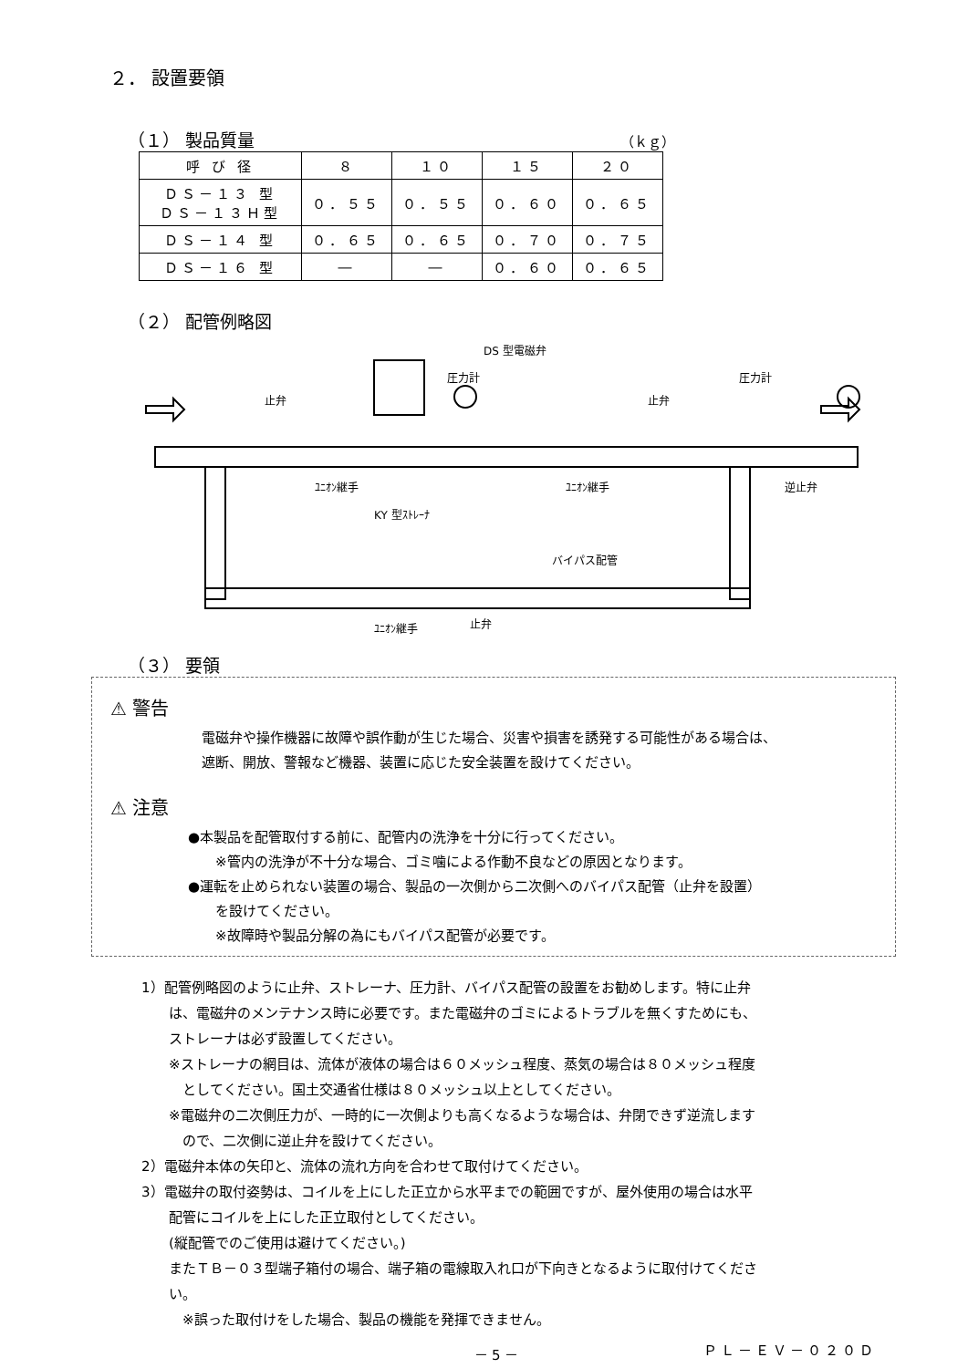２． 設置要領
（１） 製品質量
（ｋｇ）
| 呼 び 径 | ８ | １０ | １５ | ２０ |
| ＤＳ－１３ 型 ＤＳ－１３Ｈ型 | ０．５５ | ０．５５ | ０．６０ | ０．６５ |
| ＤＳ－１４ 型 | ０．６５ | ０．６５ | ０．７０ | ０．７５ |
| ＤＳ－１６ 型 | ― | ― | ０．６０ | ０．６５ |
（２） 配管例略図
DS 型電磁弁
圧力計 圧力計
止弁 止弁
ﾕﾆｵﾝ継手 ﾕﾆｵﾝ継手 逆止弁
KY 型ｽﾄﾚｰﾅ
バイパス配管
ﾕﾆｵﾝ継手 止弁
（３） 要領
⚠ 警告
電磁弁や操作機器に故障や誤作動が生じた場合、災害や損害を誘発する可能性がある場合は、
遮断、開放、警報など機器、装置に応じた安全装置を設けてください。
⚠ 注意
●本製品を配管取付する前に、配管内の洗浄を十分に行ってください。
　　※管内の洗浄が不十分な場合、ゴミ噛による作動不良などの原因となります。
●運転を止められない装置の場合、製品の一次側から二次側へのバイパス配管（止弁を設置）
　　を設けてください。
　　※故障時や製品分解の為にもバイパス配管が必要です。
1）配管例略図のように止弁、ストレーナ、圧力計、バイパス配管の設置をお勧めします。特に止弁
　　は、電磁弁のメンテナンス時に必要です。また電磁弁のゴミによるトラブルを無くすためにも、
　　ストレーナは必ず設置してください。
　　※ストレーナの網目は、流体が液体の場合は６０メッシュ程度、蒸気の場合は８０メッシュ程度
　　　としてください。国土交通省仕様は８０メッシュ以上としてください。
　　※電磁弁の二次側圧力が、一時的に一次側よりも高くなるような場合は、弁閉できず逆流します
　　　ので、二次側に逆止弁を設けてください。
2）電磁弁本体の矢印と、流体の流れ方向を合わせて取付けてください。
3）電磁弁の取付姿勢は、コイルを上にした正立から水平までの範囲ですが、屋外使用の場合は水平
　　配管にコイルを上にした正立取付としてください。
　　(縦配管でのご使用は避けてください。)
　　またＴＢ－０３型端子箱付の場合、端子箱の電線取入れ口が下向きとなるように取付けてくださ
　　い。
　　　※誤った取付けをした場合、製品の機能を発揮できません。
－5－ ＰＬ－ＥＶ－０２０Ｄ